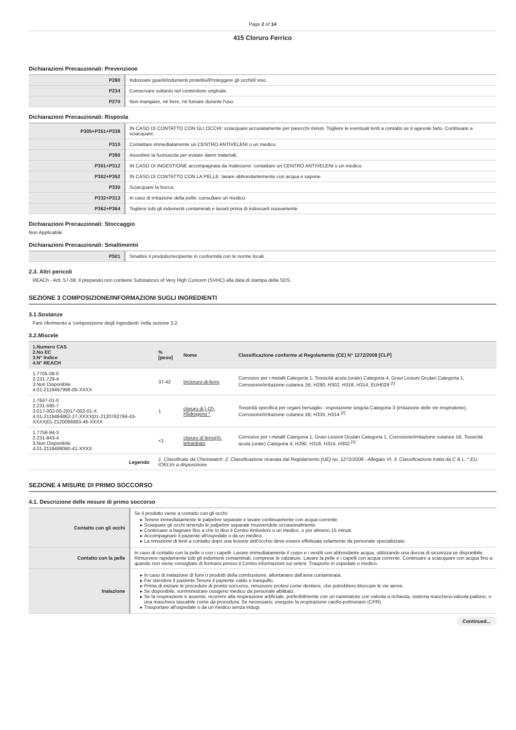Page 2 of 14
415 Cloruro Ferrico
Dichiarazioni Precauzionali: Prevenzione
| P280 | Indossare guanti/indumenti protettivi/Proteggere gli occhi/il viso. |
| P234 | Conservare soltanto nel contenitore originale. |
| P270 | Non mangiare, né bere, né fumare durante l'uso. |
Dichiarazioni Precauzionali: Risposta
| P305+P351+P338 | IN CASO DI CONTATTO CON GLI OCCHI: sciacquare accuratamente per parecchi minuti. Togliere le eventuali lenti a contatto se è agevole farlo. Continuare a sciacquare. |
| P310 | Contattare immediatamente un CENTRO ANTIVELENI o un medico. |
| P390 | Assorbire la fuoriuscita per evitare danni materiali. |
| P301+P312 | IN CASO DI INGESTIONE accompagnata da malessere: contattare un CENTRO ANTIVELENI o un medico. |
| P302+P352 | IN CASO DI CONTATTO CON LA PELLE: lavare abbondantemente con acqua e sapone. |
| P330 | Sciacquare la bocca. |
| P332+P313 | In caso di irritazione della pelle: consultare un medico. |
| P362+P364 | Togliere tutti gli indumenti contaminati e lavarli prima di indossarli nuovamente. |
Dichiarazioni Precauzionali: Stoccaggio
Non Applicabile
Dichiarazioni Precauzionali: Smaltimento
| P501 | Smaltire il prodotto/recipiente in conformità con le norme locali. |
2.3. Altri pericoli
REACh - Artt. 57-59: Il preparato non contiene Substances of Very High Concern (SVHC) alla data di stampa della SDS.
SEZIONE 3 COMPOSIZIONE/INFORMAZIONI SUGLI INGREDIENTI
3.1.Sostanze
Fare riferimento a 'composizione degli ingredienti' nella sezione 3.2
3.2.Miscele
| 1.Numero CAS 2.No EC 3.N° Indice 4.N° REACH | %[peso] | Nome | Classificazione conforme al Regolamento (CE) N° 1272/2008 [CLP] |
| --- | --- | --- | --- |
| 1.7705-08-0 2.231-729-4 3.Non Disponibile 4.01-2119497998-05-XXXX | 37-42 | tricloruro-di-ferro | Corrosivo per i metalli Categoria 1, Tossicità acuta (orale) Categoria 4, Gravi Lesioni Oculari Categoria 1, Corrosione/irritazione cutanea 1B; H290, H302, H318, H314, EUH029 <sup>[1]</sup> |
| 1.7647-01-0 2.231-595-7 3.017-002-00-2/017-002-01-X 4.01-2119484862-27-XXXX/01-2120762784-43-XXXX/01-2120066883-46-XXXX | 1 | cloruro di [-{2}-H]idrogeno * | Tossicità specifica per organi bersaglio - esposizione singola Categoria 3 (irritazione delle vie respiratorie), Corrosione/irritazione cutanea 1B; H335, H314 <sup>[2]</sup> |
| 1.7758-94-3 2.231-843-4 3.Non Disponibile 4.01-2119498060-41-XXXX | <1 | cloruro di ferro(II), tetraidrato | Corrosivo per i metalli Categoria 1, Gravi Lesioni Oculari Categoria 1, Corrosione/irritazione cutanea 1B, Tossicità acuta (orale) Categoria 4; H290, H318, H314, H302 <sup>[1]</sup> |
| Legenda: | 1. Classificato da Chemwatch; 2. Classificazione ricavata dal Regolamento (UE) no. 1272/2008 - Allegato VI; 3. Classificazione tratta da C & L; * EU IOELVs a disposizione | | |
SEZIONE 4 MISURE DI PRIMO SOCCORSO
4.1. Descrizione delle misure di primo soccorso
| Contatto con gli occhi | Se il prodotto viene a contatto con gli occhi: Tenere immediatamente le palpebre separate e lavare continuamente con acqua corrente. Sciaquare gli occhi tenendo le palpebre separate muovendole occasionalmente. Continuare a bagnare fino a che lo dice il Centro Antiveleni o un medico, o per almeno 15 minuti. Accompagnare il paziente all'ospedale o da un medico. La rimozione di lenti a contatto dopo una lesione dell'occhio deve essere effettuata solamente da personale specializzato. |
| Contatto con la pelle | In caso di contatto con la pelle o con i capelli: Lavare immediatamente il corpo e i vestiti con abbondante acqua, utilizzando una doccia di sicurezza se disponibile. Rimuovere rapidamente tutti gli indumenti contaminati, comprese le calzature. Lavare la pelle e i capelli con acqua corrente. Continuare a sciacquare con acqua fino a quando non viene consigliato di fermarsi presso il Centro informazioni sui veleni. Trasporto in ospedale o medico. |
| Inalazione | In caso di inalazione di fumi o prodotti della combustione, allontanare dall'area contaminata. Far stendere il paziente.Tenere il paziente caldo e tranquillo. Prima di iniziare le procedure di pronto soccorso, rimuovere protesi come dentiere, che potrebbero bloccare le vie aeree. Se disponibile, somministrare ossigeno medico da personale abilitato. Se la respirazione è assente, ricorrere alla respirazione artificiale, preferibilmente con un rianimatore con valvola a richiesta, sistema maschera-valvola-pallone, o una maschera tascabile come da procedura. Se necessario, eseguire la respirazione cardio-polmonare (CPR). Trasportare all'ospedale o da un medico senza indugi. |
Continued...